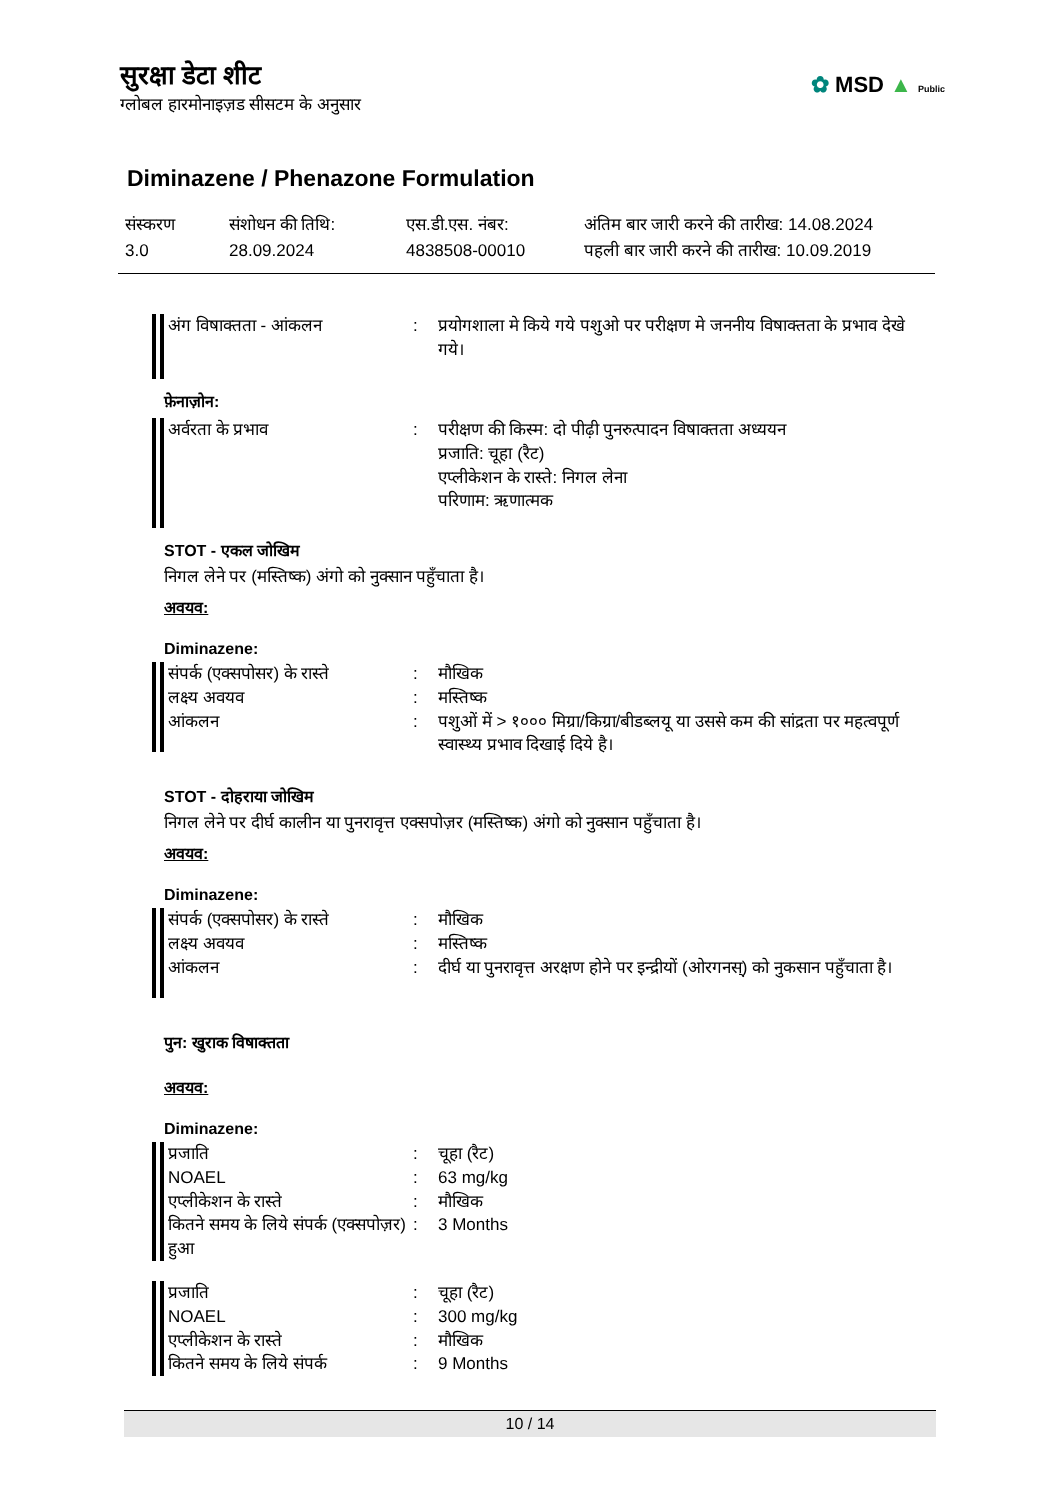सुरक्षा डेटा शीट
ग्लोबल हारमोनाइज़ड सीसटम के अनुसार
✿ MSD ▲ Public
Diminazene / Phenazone Formulation
संस्करण
3.0
संशोधन की तिथि:
28.09.2024
एस.डी.एस. नंबर:
4838508-00010
अंतिम बार जारी करने की तारीख: 14.08.2024
पहली बार जारी करने की तारीख: 10.09.2019
| अंग विषाक्तता - आंकलन | : | प्रयोगशाला मे किये गये पशुओ पर परीक्षण मे जननीय विषाक्तता के प्रभाव देखे गये। |
फ़ेनाज़ोन:
| अर्वरता के प्रभाव | : | परीक्षण की किस्म: दो पीढ़ी पुनरुत्पादन विषाक्तता अध्ययन प्रजाति: चूहा (रैट) एप्लीकेशन के रास्ते: निगल लेना परिणाम: ऋणात्मक |
STOT - एकल जोखिम
निगल लेने पर (मस्तिष्क) अंगो को नुक्सान पहुँचाता है।
अवयव:
Diminazene:
| संपर्क (एक्सपोसर) के रास्ते | : | मौखिक |
| लक्ष्य अवयव | : | मस्तिष्क |
| आंकलन | : | पशुओं में > १००० मिग्रा/किग्रा/बीडब्लयू या उससे कम की सांद्रता पर महत्वपूर्ण स्वास्थ्य प्रभाव दिखाई दिये है। |
STOT - दोहराया जोखिम
निगल लेने पर दीर्घ कालीन या पुनरावृत्त एक्सपोज़र (मस्तिष्क) अंगो को नुक्सान पहुँचाता है।
अवयव:
Diminazene:
| संपर्क (एक्सपोसर) के रास्ते | : | मौखिक |
| लक्ष्य अवयव | : | मस्तिष्क |
| आंकलन | : | दीर्घ या पुनरावृत्त अरक्षण होने पर इन्द्रीयों (ओरगनस्) को नुकसान पहुँचाता है। |
पुन: खुराक विषाक्तता
अवयव:
Diminazene:
| प्रजाति | : | चूहा (रैट) |
| NOAEL | : | 63 mg/kg |
| एप्लीकेशन के रास्ते | : | मौखिक |
| कितने समय के लिये संपर्क (एक्सपोज़र) हुआ | : | 3 Months |
| प्रजाति | : | चूहा (रैट) |
| NOAEL | : | 300 mg/kg |
| एप्लीकेशन के रास्ते | : | मौखिक |
| कितने समय के लिये संपर्क | : | 9 Months |
10 / 14